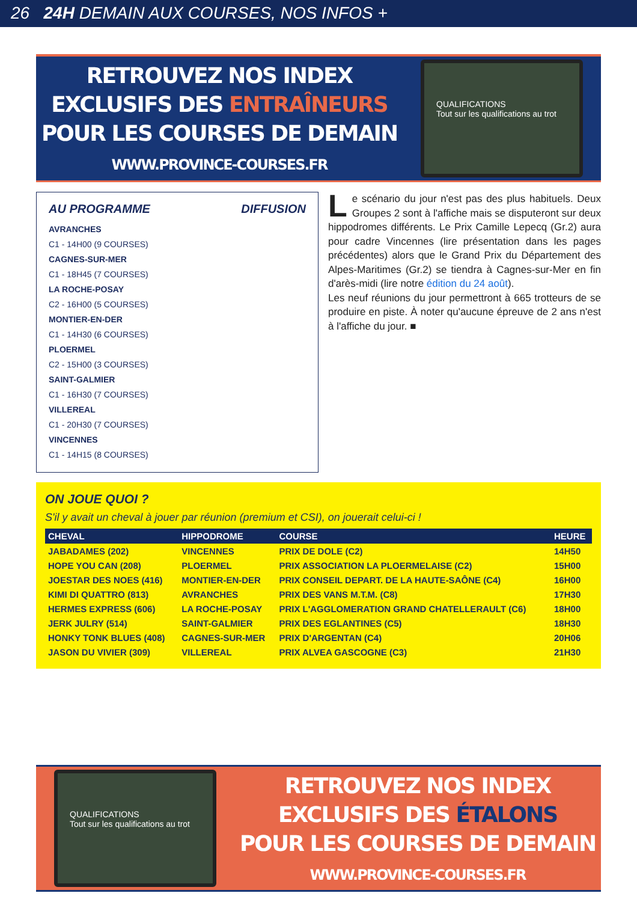26 24H DEMAIN AUX COURSES, NOS INFOS +
RETROUVEZ NOS INDEX
EXCLUSIFS DES ENTRAÎNEURS
POUR LES COURSES DE DEMAIN
WWW.PROVINCE-COURSES.FR
QUALIFICATIONS
Tout sur les qualifications au trot
AU PROGRAMME DIFFUSION
AVRANCHES
C1 - 14H00 (9 COURSES)
CAGNES-SUR-MER
C1 - 18H45 (7 COURSES)
LA ROCHE-POSAY
C2 - 16H00 (5 COURSES)
MONTIER-EN-DER
C1 - 14H30 (6 COURSES)
PLOERMEL
C2 - 15H00 (3 COURSES)
SAINT-GALMIER
C1 - 16H30 (7 COURSES)
VILLEREAL
C1 - 20H30 (7 COURSES)
VINCENNES
C1 - 14H15 (8 COURSES)
Le scénario du jour n'est pas des plus habituels. Deux Groupes 2 sont à l'affiche mais se disputeront sur deux hippodromes différents. Le Prix Camille Lepecq (Gr.2) aura pour cadre Vincennes (lire présentation dans les pages précédentes) alors que le Grand Prix du Département des Alpes-Maritimes (Gr.2) se tiendra à Cagnes-sur-Mer en fin d'arès-midi (lire notre édition du 24 août).
Les neuf réunions du jour permettront à 665 trotteurs de se produire en piste. À noter qu'aucune épreuve de 2 ans n'est à l'affiche du jour. ■
ON JOUE QUOI ?
S'il y avait un cheval à jouer par réunion (premium et CSI), on jouerait celui-ci !
| CHEVAL | HIPPODROME | COURSE | HEURE |
| --- | --- | --- | --- |
| JABADAMES (202) | VINCENNES | PRIX DE DOLE (C2) | 14H50 |
| HOPE YOU CAN (208) | PLOERMEL | PRIX ASSOCIATION LA PLOERMELAISE (C2) | 15H00 |
| JOESTAR DES NOES (416) | MONTIER-EN-DER | PRIX CONSEIL DEPART. DE LA HAUTE-SAÔNE (C4) | 16H00 |
| KIMI DI QUATTRO (813) | AVRANCHES | PRIX DES VANS M.T.M. (C8) | 17H30 |
| HERMES EXPRESS (606) | LA ROCHE-POSAY | PRIX L'AGGLOMERATION GRAND CHATELLERAULT (C6) | 18H00 |
| JERK JULRY (514) | SAINT-GALMIER | PRIX DES EGLANTINES (C5) | 18H30 |
| HONKY TONK BLUES (408) | CAGNES-SUR-MER | PRIX D'ARGENTAN (C4) | 20H06 |
| JASON DU VIVIER (309) | VILLEREAL | PRIX ALVEA GASCOGNE (C3) | 21H30 |
QUALIFICATIONS
Tout sur les qualifications au trot
RETROUVEZ NOS INDEX
EXCLUSIFS DES ÉTALONS
POUR LES COURSES DE DEMAIN
WWW.PROVINCE-COURSES.FR